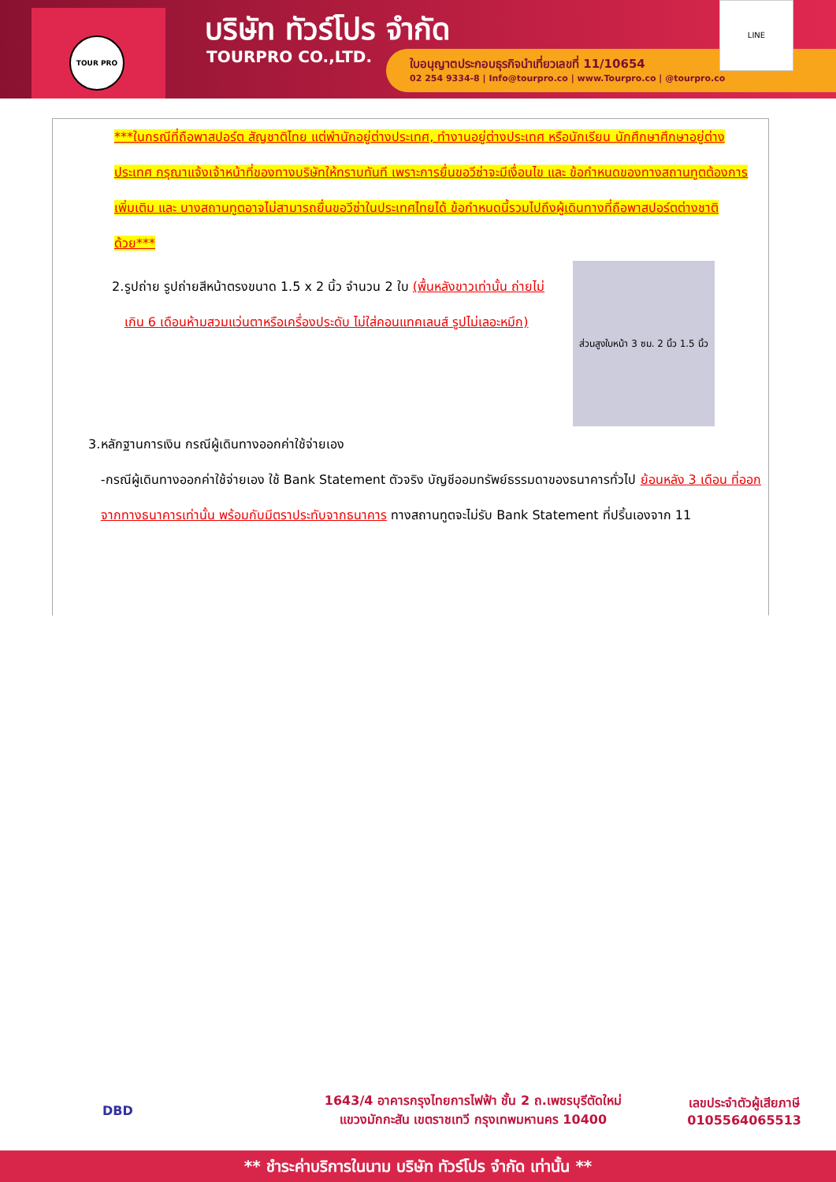TOUR PRO บริษัท ทัวร์โปร จำกัด
TOURPRO CO.,LTD.
ใบอนุญาตประกอบธุรกิจนำเที่ยวเลขที่ 11/10654
02 254 9334-8 | Info@tourpro.co | www.Tourpro.co | @tourpro.co
LINE
***ในกรณีที่ถือพาสปอร์ต สัญชาติไทย แต่พำนักอยู่ต่างประเทศ, ทำงานอยู่ต่างประเทศ หรือนักเรียน นักศึกษาศึกษาอยู่ต่างประเทศ กรุณาแจ้งเจ้าหน้าที่ของทางบริษัทให้ทราบทันที เพราะการยื่นขอวีซ่าจะมีเงื่อนไข และ ข้อกำหนดของทางสถานทูตต้องการเพิ่มเติม และ บางสถานทูตอาจไม่สามารถยื่นขอวีซ่าในประเทศไทยได้ ข้อกำหนดนี้รวมไปถึงผู้เดินทางที่ถือพาสปอร์ตต่างชาติ ด้วย***
ส่วนสูงใบหน้า 3 ซม. 2 นิ้ว 1.5 นิ้ว
2. รูปถ่าย รูปถ่ายสีหน้าตรงขนาด 1.5 x 2 นิ้ว จำนวน 2 ใบ (พื้นหลังขาวเท่านั้น ถ่ายไม่เกิน 6 เดือนห้ามสวมแว่นตาหรือเครื่องประดับ ไม่ใส่คอนแทคเลนส์ รูปไม่เลอะหมึก)
3. หลักฐานการเงิน กรณีผู้เดินทางออกค่าใช้จ่ายเอง
-กรณีผู้เดินทางออกค่าใช้จ่ายเอง ใช้ Bank Statement ตัวจริง บัญชีออมทรัพย์ธรรมดาของธนาคารทั่วไป ย้อนหลัง 3 เดือน ที่ออกจากทางธนาคารเท่านั้น พร้อมกับมีตราประทับจากธนาคาร ทางสถานทูตจะไม่รับ Bank Statement ที่ปริ้นเองจาก 11
DBD
1643/4 อาคารกรุงไทยการไฟฟ้า ชั้น 2 ถ.เพชรบุรีตัดใหม่
แขวงมักกะสัน เขตราชเทวี กรุงเทพมหานคร 10400
เลขประจำตัวผู้เสียภาษี
0105564065513
** ชำระค่าบริการในนาม บริษัท ทัวร์โปร จำกัด เท่านั้น **